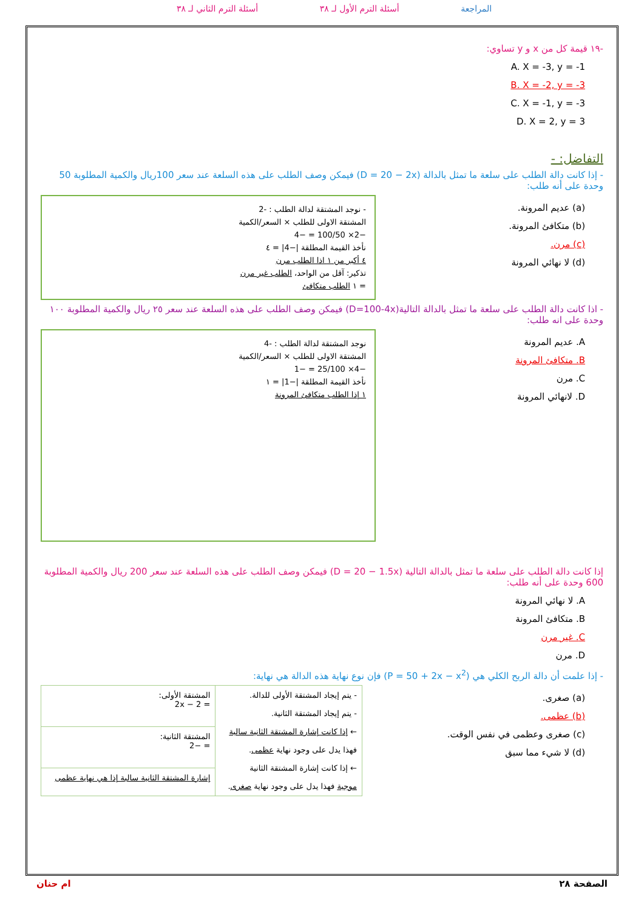المراجعة أسئلة الترم الأول لـ ٣٨ أسئلة الترم الثاني لـ ٣٨
-١٩ قيمة كل من x و y تساوي:
A. X = -3, y = -1
B. X = -2, y = -3
C. X = -1, y = -3
D. X = 2, y = 3
التفاضل: -
- إذا كانت دالة الطلب على سلعة ما تمثل بالدالة (D = 20 − 2x) فيمكن وصف الطلب على هذه السلعة عند سعر 100ريال والكمية المطلوبة 50 وحدة على أنه طلب:
(a) عديم المرونة.
(b) متكافئ المرونة.
(c) مرن.
(d) لا نهائي المرونة
- نوجد المشتقة لدالة الطلب : -2
المشتقة الاولى للطلب × السعر/الكمية
−2× 100/50 = −4
نأخذ القيمة المطلقة |−4| = ٤
٤ أكبر من ١ اذا الطلب مرن
تذكير: آقل من الواحد، الطلب غير مرن
= ١ الطلب متكافئ
- اذا كانت دالة الطلب على سلعة ما تمثل بالدالة التالية(D=100-4x) فيمكن وصف الطلب على هذه السلعة عند سعر ٢٥ ريال والكمية المطلوبة ١٠٠ وحدة على انه طلب:
A. عديم المرونة
B. متكافئ المرونة
C. مرن
D. لانهائي المرونة
نوجد المشتقة لدالة الطلب : -4
المشتقة الاولى للطلب × السعر/الكمية
−4× 25/100 = −1
نأخذ القيمة المطلقة |−1| = ١
١ إذا الطلب متكافئ المرونة
إذا كانت دالة الطلب على سلعة ما تمثل بالدالة التالية (D = 20 − 1.5x) فيمكن وصف الطلب على هذه السلعة عند سعر 200 ريال والكمية المطلوبة 600 وحدة على أنه طلب:
A. لا نهائي المرونة
B. متكافئ المرونة
C. غير مرن
D. مرن
- إذا علمت أن دالة الربح الكلي هي (P = 50 + 2x − x<sup>2</sup>) فإن نوع نهاية هذه الدالة هي نهاية:
(a) صغرى.
(b) عظمى.
(c) صغرى وعظمى في نفس الوقت.
(d) لا شيء مما سبق
| - يتم إيجاد المشتقة الأولى للدالة. - يتم إيجاد المشتقة الثانية. ← إذا كانت إشارة المشتقة الثانية سالبة فهذا يدل على وجود نهاية عظمى . ← إذا كانت إشارة المشتقة الثانية موجبة فهذا يدل على وجود نهاية صغرى . | المشتقة الأولى: = 2 − 2x |
| | المشتقة الثانية: = −2 |
| | إشارة المشتقة الثانية سالبة إذا هي نهاية عظمى |
الصفحة ٢٨ ام حنان